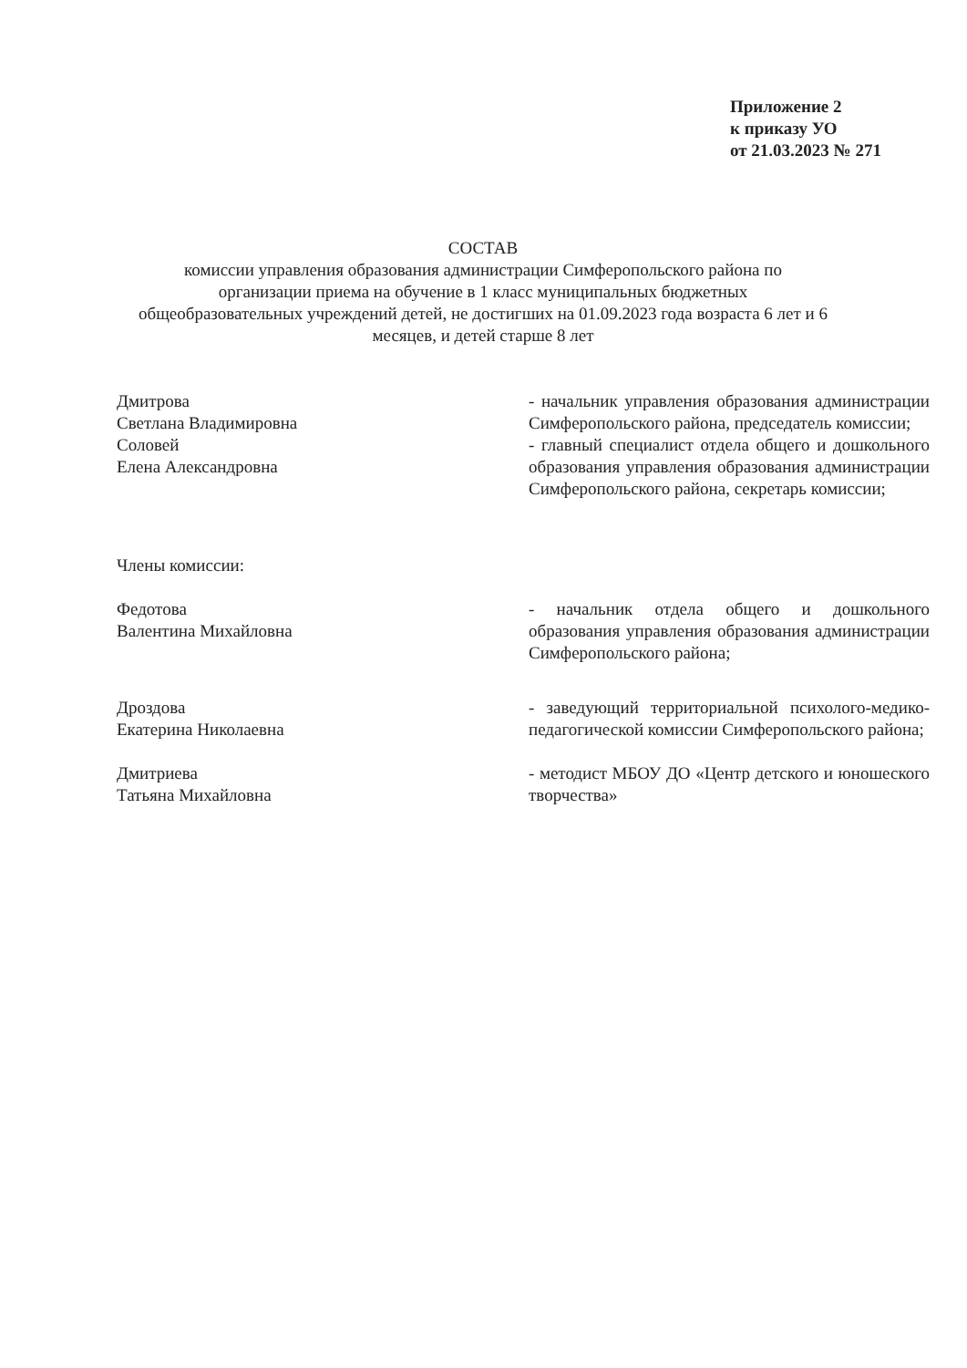Приложение 2
к приказу УО
от 21.03.2023 № 271
СОСТАВ
комиссии управления образования администрации Симферопольского района по организации приема на обучение в 1 класс муниципальных бюджетных общеобразовательных учреждений детей, не достигших на 01.09.2023 года возраста 6 лет и 6 месяцев, и детей старше 8 лет
Дмитрова
Светлана Владимировна
- начальник управления образования администрации Симферопольского района, председатель комиссии;
Соловей
Елена Александровна
- главный специалист отдела общего и дошкольного образования управления образования администрации Симферопольского района, секретарь комиссии;
Члены комиссии:
Федотова
Валентина Михайловна
- начальник отдела общего и дошкольного образования управления образования администрации Симферопольского района;
Дроздова
Екатерина Николаевна
- заведующий территориальной психолого-медико-педагогической комиссии Симферопольского района;
Дмитриева
Татьяна Михайловна
- методист МБОУ ДО «Центр детского и юношеского творчества»